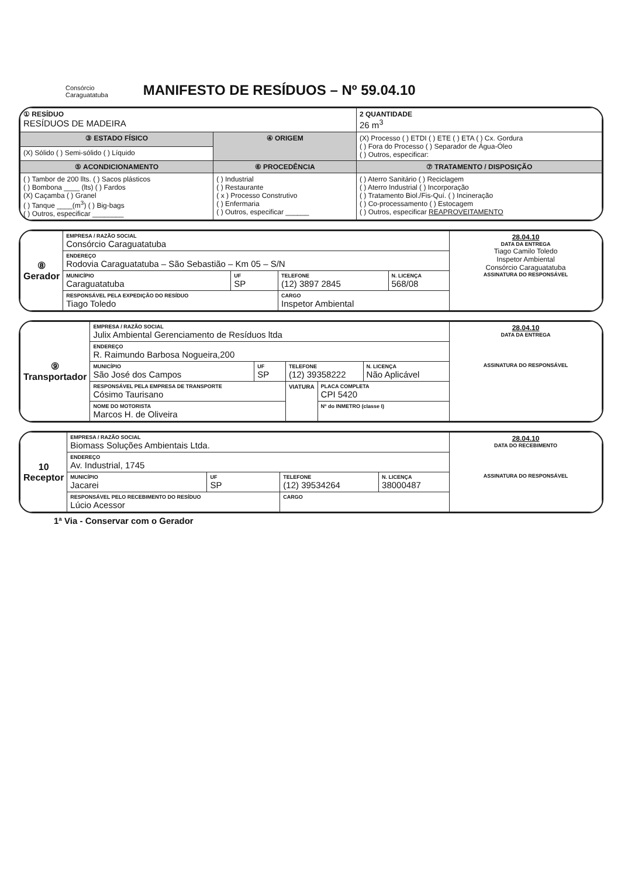Consórcio
Caraguatatuba
MANIFESTO DE RESÍDUOS – Nº 59.04.10
| ① RESÍDUO RESÍDUOS DE MADEIRA | | 2 QUANTIDADE 26 m<sup>3</sup> |
| ③ ESTADO FÍSICO | ④ ORIGEM | (X) Processo ( ) ETDI ( ) ETE ( ) ETA ( ) Cx. Gordura ( ) Fora do Processo ( ) Separador de Água-Óleo ( ) Outros, especificar: |
| (X) Sólido ( ) Semi-sólido ( ) Líquido | | |
| ⑤ ACONDICIONAMENTO | ⑥ PROCEDÊNCIA | ⑦ TRATAMENTO / DISPOSIÇÃO |
| ( ) Tambor de 200 llts. ( ) Sacos plásticos ( ) Bombona ____ (lts) ( ) Fardos (X) Caçamba ( ) Granel ( ) Tanque ____(m<sup>3</sup>) ( ) Big-bags ( ) Outros, especificar ________ | ( ) Industrial ( ) Restaurante ( x ) Processo Construtivo ( ) Enfermaria ( ) Outros, especificar ______ | ( ) Aterro Sanitário ( ) Reciclagem ( ) Aterro Industrial ( ) Incorporação ( ) Tratamento Biol./Fis-Quí. ( ) Incineração ( ) Co-processamento ( ) Estocagem ( ) Outros, especificar REAPROVEITAMENTO |
| ⑧ Gerador | EMPRESA / RAZÃO SOCIAL Consórcio Caraguatatuba | | | | 28.04.10 DATA DA ENTREGA Tiago Camilo Toledo Inspetor Ambiental Consórcio Caraguatatuba ASSINATURA DO RESPONSÁVEL |
| | ENDEREÇO Rodovia Caraguatatuba – São Sebastião – Km 05 – S/N | | | | |
| | MUNICÍPIO Caraguatatuba | UF SP | TELEFONE (12) 3897 2845 | N. LICENÇA 568/08 | |
| | RESPONSÁVEL PELA EXPEDIÇÃO DO RESÍDUO Tiago Toledo | | CARGO Inspetor Ambiental | | |
| ⑨ Transportador | EMPRESA / RAZÃO SOCIAL Julix Ambiental Gerenciamento de Resíduos ltda | | | | | 28.04.10 DATA DA ENTREGA ASSINATURA DO RESPONSÁVEL |
| | ENDEREÇO R. Raimundo Barbosa Nogueira,200 | | | | | |
| | MUNICÍPIO São José dos Campos | UF SP | TELEFONE (12) 39358222 | | N. LICENÇA Não Aplicável | |
| | RESPONSÁVEL PELA EMPRESA DE TRANSPORTE Cósimo Taurisano | | VIATURA | PLACA COMPLETA CPI 5420 | | |
| | NOME DO MOTORISTA Marcos H. de Oliveira | | | Nº do INMETRO (classe I) | | |
| 10 Receptor | EMPRESA / RAZÃO SOCIAL Biomass Soluções Ambientais Ltda. | | | | 28.04.10 DATA DO RECEBIMENTO ASSINATURA DO RESPONSÁVEL |
| | ENDEREÇO Av. Industrial, 1745 | | | | |
| | MUNICÍPIO Jacarei | UF SP | TELEFONE (12) 39534264 | N. LICENÇA 38000487 | |
| | RESPONSÁVEL PELO RECEBIMENTO DO RESÍDUO Lúcio Acessor | | CARGO | | |
1ª Via - Conservar com o Gerador